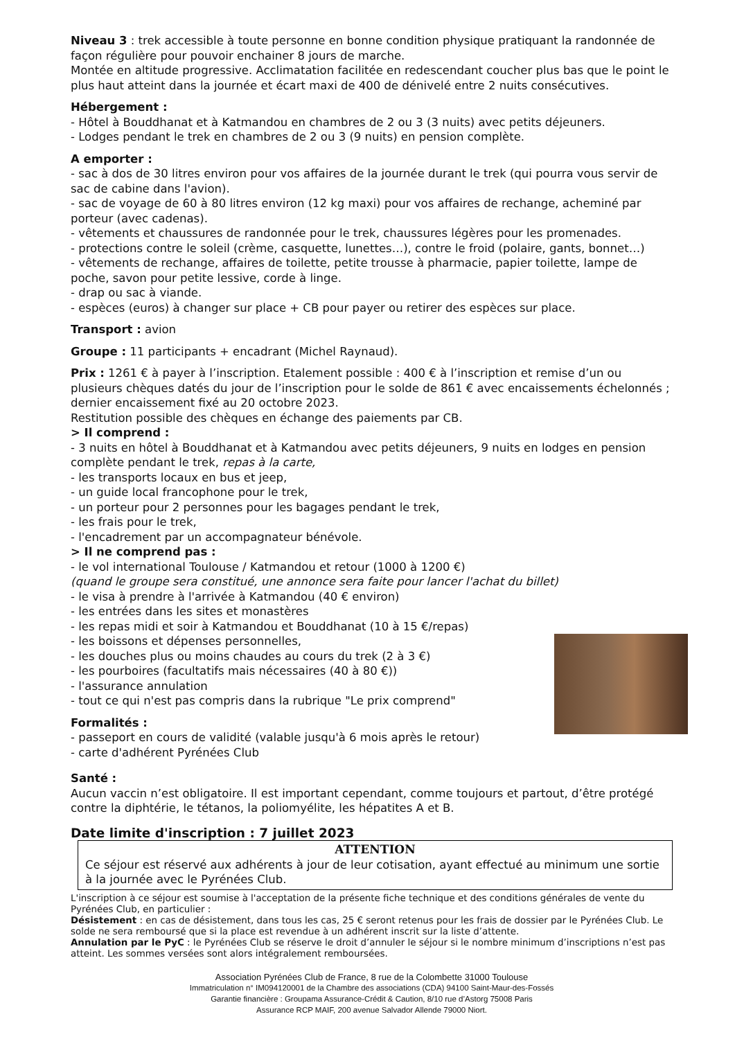Niveau 3 : trek accessible à toute personne en bonne condition physique pratiquant la randonnée de façon régulière pour pouvoir enchainer 8 jours de marche.
Montée en altitude progressive. Acclimatation facilitée en redescendant coucher plus bas que le point le plus haut atteint dans la journée et écart maxi de 400 de dénivelé entre 2 nuits consécutives.
Hébergement :
- Hôtel à Bouddhanat et à Katmandou en chambres de 2 ou 3 (3 nuits) avec petits déjeuners.
- Lodges pendant le trek en chambres de 2 ou 3 (9 nuits) en pension complète.
A emporter :
- sac à dos de 30 litres environ pour vos affaires de la journée durant le trek (qui pourra vous servir de sac de cabine dans l'avion).
- sac de voyage de 60 à 80 litres environ (12 kg maxi) pour vos affaires de rechange, acheminé par porteur (avec cadenas).
- vêtements et chaussures de randonnée pour le trek, chaussures légères pour les promenades.
- protections contre le soleil (crème, casquette, lunettes…), contre le froid (polaire, gants, bonnet…)
- vêtements de rechange, affaires de toilette, petite trousse à pharmacie, papier toilette, lampe de poche, savon pour petite lessive, corde à linge.
- drap ou sac à viande.
- espèces (euros) à changer sur place + CB pour payer ou retirer des espèces sur place.
Transport : avion
Groupe : 11 participants + encadrant (Michel Raynaud).
Prix : 1261 € à payer à l’inscription. Etalement possible : 400 € à l’inscription et remise d’un ou plusieurs chèques datés du jour de l’inscription pour le solde de 861 € avec encaissements échelonnés ; dernier encaissement fixé au 20 octobre 2023.
Restitution possible des chèques en échange des paiements par CB.
> Il comprend :
- 3 nuits en hôtel à Bouddhanat et à Katmandou avec petits déjeuners, 9 nuits en lodges en pension complète pendant le trek, repas à la carte,
- les transports locaux en bus et jeep,
- un guide local francophone pour le trek,
- un porteur pour 2 personnes pour les bagages pendant le trek,
- les frais pour le trek,
- l'encadrement par un accompagnateur bénévole.
> Il ne comprend pas :
- le vol international Toulouse / Katmandou et retour (1000 à 1200 €)
(quand le groupe sera constitué, une annonce sera faite pour lancer l'achat du billet)
- le visa à prendre à l'arrivée à Katmandou (40 € environ)
- les entrées dans les sites et monastères
- les repas midi et soir à Katmandou et Bouddhanat (10 à 15 €/repas)
- les boissons et dépenses personnelles,
- les douches plus ou moins chaudes au cours du trek (2 à 3 €)
- les pourboires (facultatifs mais nécessaires (40 à 80 €))
- l'assurance annulation
- tout ce qui n'est pas compris dans la rubrique "Le prix comprend"
Formalités :
- passeport en cours de validité (valable jusqu'à 6 mois après le retour)
- carte d'adhérent Pyrénées Club
Santé :
Aucun vaccin n’est obligatoire. Il est important cependant, comme toujours et partout, d’être protégé contre la diphtérie, le tétanos, la poliomyélite, les hépatites A et B.
Date limite d'inscription : 7 juillet 2023
ATTENTION
Ce séjour est réservé aux adhérents à jour de leur cotisation, ayant effectué au minimum une sortie à la journée avec le Pyrénées Club.
L'inscription à ce séjour est soumise à l'acceptation de la présente fiche technique et des conditions générales de vente du Pyrénées Club, en particulier :
Désistement : en cas de désistement, dans tous les cas, 25 € seront retenus pour les frais de dossier par le Pyrénées Club. Le solde ne sera remboursé que si la place est revendue à un adhérent inscrit sur la liste d’attente.
Annulation par le PyC : le Pyrénées Club se réserve le droit d’annuler le séjour si le nombre minimum d’inscriptions n’est pas atteint. Les sommes versées sont alors intégralement remboursées.
Association Pyrénées Club de France, 8 rue de la Colombette 31000 Toulouse
Immatriculation n° IM094120001 de la Chambre des associations (CDA) 94100 Saint-Maur-des-Fossés
Garantie financière : Groupama Assurance-Crédit & Caution, 8/10 rue d’Astorg 75008 Paris
Assurance RCP MAIF, 200 avenue Salvador Allende 79000 Niort.